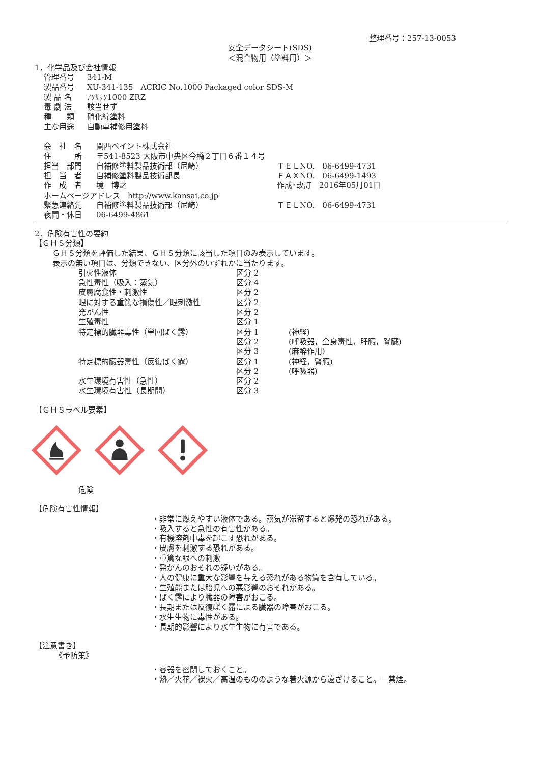整理番号：257-13-0053
安全データシート(SDS)
＜混合物用（塗料用）＞
1．化学品及び会社情報
| 管理番号 | 341-M |
| 製品番号 | XU-341-135 ACRIC No.1000 Packaged color SDS-M |
| 製 品 名 | ｱｸﾘｯｸ1000 ZRZ |
| 毒 劇 法 | 該当せず |
| 種 類 | 硝化綿塗料 |
| 主な用途 | 自動車補修用塗料 |
| 会 社 名 | 関西ペイント株式会社 | |
| 住 所 | 〒541-8523 大阪市中央区今橋２丁目６番１４号 | |
| 担当 部門 | 自補修塗料製品技術部（尼崎） | ＴＥＬNO. 06-6499-4731 |
| 担 当 者 | 自補修塗料製品技術部長 | ＦＡＸNO. 06-6499-1493 |
| 作 成 者 | 境 博之 | 作成･改訂 2016年05月01日 |
| ホームページアドレス http://www.kansai.co.jp | | |
| 緊急連絡先 | 自補修塗料製品技術部（尼崎） | ＴＥＬNO. 06-6499-4731 |
| 夜間・休日 | 06-6499-4861 | |
2．危険有害性の要約
【ＧＨＳ分類】
ＧＨＳ分類を評価した結果、ＧＨＳ分類に該当した項目のみ表示しています。
表示の無い項目は、分類できない、区分外のいずれかに当たります。
| 引火性液体 | 区分 2 | |
| 急性毒性（吸入：蒸気） | 区分 4 | |
| 皮膚腐食性・刺激性 | 区分 2 | |
| 眼に対する重篤な損傷性／眼刺激性 | 区分 2 | |
| 発がん性 | 区分 2 | |
| 生殖毒性 | 区分 1 | |
| 特定標的臓器毒性（単回ばく露） | 区分 1 | (神経) |
| | 区分 2 | (呼吸器，全身毒性，肝臓，腎臓) |
| | 区分 3 | (麻酔作用) |
| 特定標的臓器毒性（反復ばく露） | 区分 1 | (神経，腎臓) |
| | 区分 2 | (呼吸器) |
| 水生環境有害性（急性） | 区分 2 | |
| 水生環境有害性（長期間） | 区分 3 | |
【ＧＨＳラベル要素】
危険
【危険有害性情報】
・非常に燃えやすい液体である。蒸気が滞留すると爆発の恐れがある。
・吸入すると急性の有害性がある。
・有機溶剤中毒を起こす恐れがある。
・皮膚を刺激する恐れがある。
・重篤な眼への刺激
・発がんのおそれの疑いがある。
・人の健康に重大な影響を与える恐れがある物質を含有している。
・生殖能または胎児への悪影響のおそれがある。
・ばく露により臓器の障害がおこる。
・長期または反復ばく露による臓器の障害がおこる。
・水生生物に毒性がある。
・長期的影響により水生生物に有害である。
【注意書き】
《予防策》
・容器を密閉しておくこと。
・熱／火花／裸火／高温のもののような着火源から遠ざけること。－禁煙。